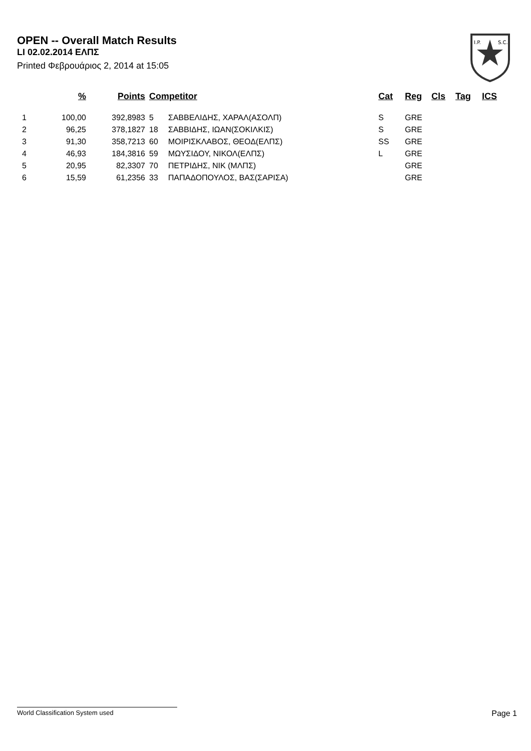OPEN -- Overall Match Results
LI 02.02.2014 ΕΛΠΣ
Printed Φεβρουάριος 2, 2014 at 15:05
I.P.
S.C.
| | % | Points | Competitor | | Cat | Reg | Cls | Tag | ICS |
| --- | --- | --- | --- | --- | --- | --- | --- | --- | --- |
| 1 | 100,00 | 392,8983 | 5 | ΣΑΒΒΕΛΙΔΗΣ, ΧΑΡΑΛ(ΑΣΟΛΠ) | S | GRE | | | |
| 2 | 96,25 | 378,1827 | 18 | ΣΑΒΒΙΔΗΣ, ΙΩΑΝ(ΣΟΚΙΛΚΙΣ) | S | GRE | | | |
| 3 | 91,30 | 358,7213 | 60 | ΜΟΙΡΙΣΚΛΑΒΟΣ, ΘΕΟΔ(ΕΛΠΣ) | SS | GRE | | | |
| 4 | 46,93 | 184,3816 | 59 | ΜΩΥΣΙΔΟΥ, ΝΙΚΟΛ(ΕΛΠΣ) | L | GRE | | | |
| 5 | 20,95 | 82,3307 | 70 | ΠΕΤΡΙΔΗΣ, ΝΙΚ (ΜΛΠΣ) | | GRE | | | |
| 6 | 15,59 | 61,2356 | 33 | ΠΑΠΑΔΟΠΟΥΛΟΣ, ΒΑΣ(ΣΑΡΙΣΑ) | | GRE | | | |
World Classification System used Page 1